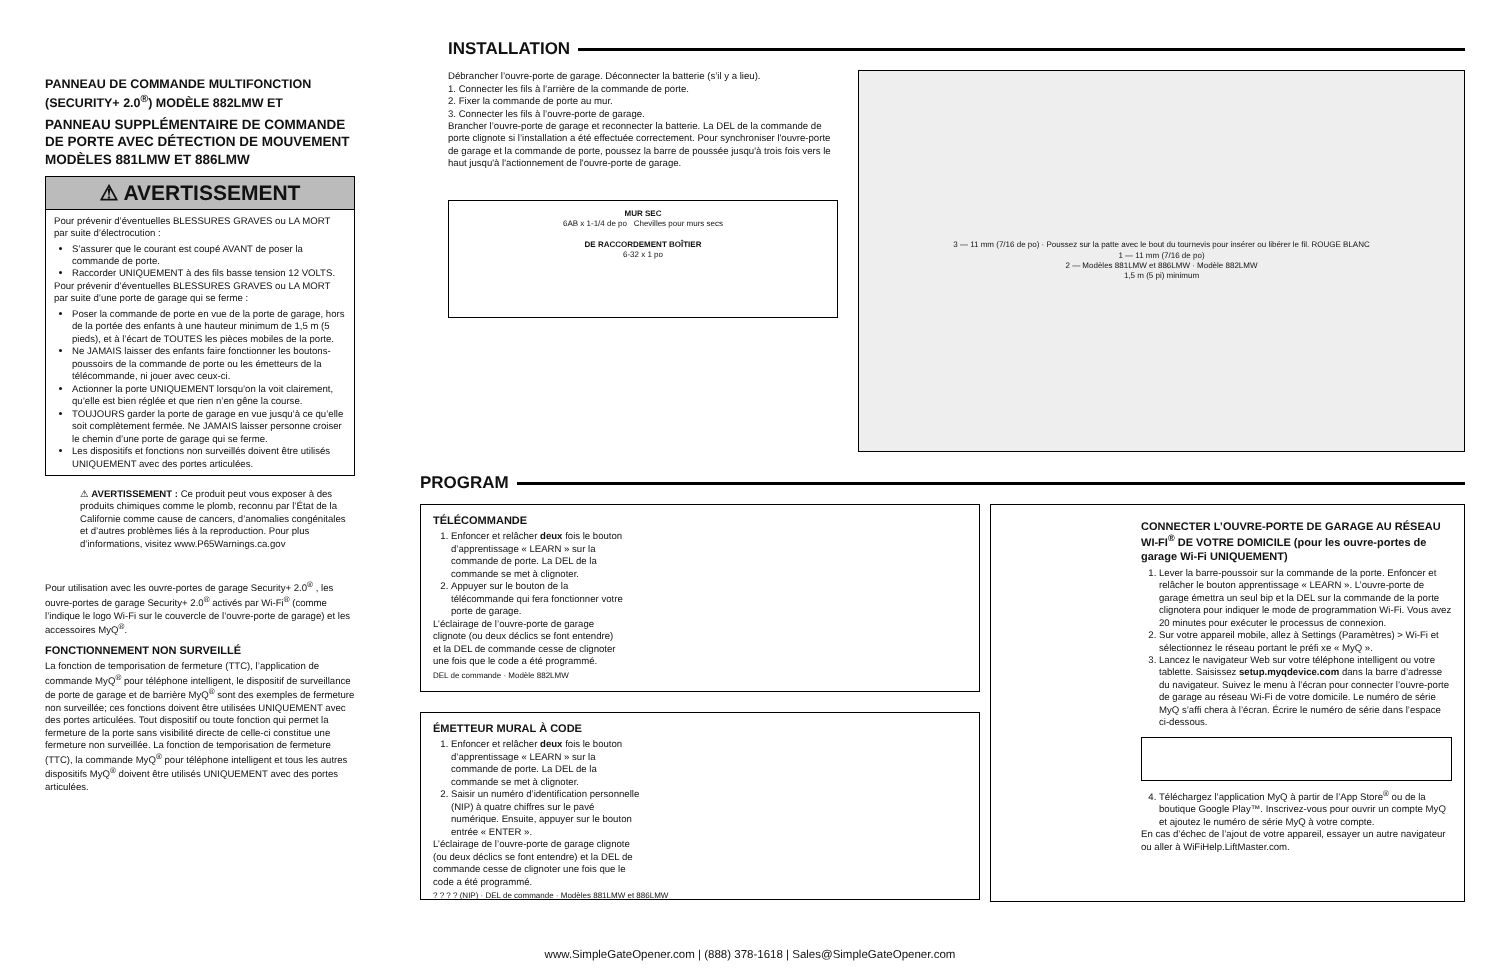PANNEAU DE COMMANDE MULTIFONCTION
(SECURITY+ 2.0<sup>®</sup>) MODÈLE 882LMW ET
PANNEAU SUPPLÉMENTAIRE DE COMMANDE DE PORTE AVEC DÉTECTION DE MOUVEMENT MODÈLES 881LMW ET 886LMW
⚠ AVERTISSEMENT
Pour prévenir d’éventuelles BLESSURES GRAVES ou LA MORT par suite d’électrocution :
S’assurer que le courant est coupé AVANT de poser la commande de porte.
Raccorder UNIQUEMENT à des fils basse tension 12 VOLTS.
Pour prévenir d’éventuelles BLESSURES GRAVES ou LA MORT par suite d’une porte de garage qui se ferme :
Poser la commande de porte en vue de la porte de garage, hors de la portée des enfants à une hauteur minimum de 1,5 m (5 pieds), et à l’écart de TOUTES les pièces mobiles de la porte.
Ne JAMAIS laisser des enfants faire fonctionner les boutons-poussoirs de la commande de porte ou les émetteurs de la télécommande, ni jouer avec ceux-ci.
Actionner la porte UNIQUEMENT lorsqu’on la voit clairement, qu’elle est bien réglée et que rien n’en gêne la course.
TOUJOURS garder la porte de garage en vue jusqu’à ce qu’elle soit complètement fermée. Ne JAMAIS laisser personne croiser le chemin d’une porte de garage qui se ferme.
Les dispositifs et fonctions non surveillés doivent être utilisés UNIQUEMENT avec des portes articulées.
⚠ AVERTISSEMENT : Ce produit peut vous exposer à des produits chimiques comme le plomb, reconnu par l’État de la Californie comme cause de cancers, d’anomalies congénitales et d’autres problèmes liés à la reproduction. Pour plus d’informations, visitez www.P65Warnings.ca.gov
Pour utilisation avec les ouvre-portes de garage Security+ 2.0<sup>®</sup> , les ouvre-portes de garage Security+ 2.0<sup>®</sup> activés par Wi-Fi<sup>®</sup> (comme l’indique le logo Wi-Fi sur le couvercle de l’ouvre-porte de garage) et les accessoires MyQ<sup>®</sup>.
FONCTIONNEMENT NON SURVEILLÉ
La fonction de temporisation de fermeture (TTC), l’application de commande MyQ<sup>®</sup> pour téléphone intelligent, le dispositif de surveillance de porte de garage et de barrière MyQ<sup>®</sup> sont des exemples de fermeture non surveillée; ces fonctions doivent être utilisées UNIQUEMENT avec des portes articulées. Tout dispositif ou toute fonction qui permet la fermeture de la porte sans visibilité directe de celle-ci constitue une fermeture non surveillée. La fonction de temporisation de fermeture (TTC), la commande MyQ<sup>®</sup> pour téléphone intelligent et tous les autres dispositifs MyQ<sup>®</sup> doivent être utilisés UNIQUEMENT avec des portes articulées.
INSTALLATION
Débrancher l’ouvre-porte de garage. Déconnecter la batterie (s’il y a lieu).
1. Connecter les fils à l’arrière de la commande de porte.
2. Fixer la commande de porte au mur.
3. Connecter les fils à l’ouvre-porte de garage.
Brancher l’ouvre-porte de garage et reconnecter la batterie. La DEL de la commande de porte clignote si l’installation a été effectuée correctement. Pour synchroniser l'ouvre-porte de garage et la commande de porte, poussez la barre de poussée jusqu'à trois fois vers le haut jusqu'à l'actionnement de l'ouvre-porte de garage.
MUR SEC
6AB x 1-1/4 de po Chevilles pour murs secs
DE RACCORDEMENT BOÎTIER
6-32 x 1 po
3 — 11 mm (7/16 de po) · Poussez sur la patte avec le bout du tournevis pour insérer ou libérer le fil. ROUGE BLANC
1 — 11 mm (7/16 de po)
2 — Modèles 881LMW et 886LMW · Modèle 882LMW
1,5 m (5 pi) minimum
PROGRAM
TÉLÉCOMMANDE
1. Enfoncer et relâcher deux fois le bouton d’apprentissage « LEARN » sur la commande de porte. La DEL de la commande se met à clignoter.
2. Appuyer sur le bouton de la télécommande qui fera fonctionner votre porte de garage.
L’éclairage de l’ouvre-porte de garage clignote (ou deux déclics se font entendre) et la DEL de commande cesse de clignoter une fois que le code a été programmé.
DEL de commande · Modèle 882LMW
ÉMETTEUR MURAL À CODE
1. Enfoncer et relâcher deux fois le bouton d’apprentissage « LEARN » sur la commande de porte. La DEL de la commande se met à clignoter.
2. Saisir un numéro d’identification personnelle (NIP) à quatre chiffres sur le pavé numérique. Ensuite, appuyer sur le bouton entrée « ENTER ».
L’éclairage de l’ouvre-porte de garage clignote (ou deux déclics se font entendre) et la DEL de commande cesse de clignoter une fois que le code a été programmé.
? ? ? ? (NIP) · DEL de commande · Modèles 881LMW et 886LMW
CONNECTER L’OUVRE-PORTE DE GARAGE AU RÉSEAU WI-FI<sup>®</sup> DE VOTRE DOMICILE (pour les ouvre-portes de garage Wi-Fi UNIQUEMENT)
1. Lever la barre-poussoir sur la commande de la porte. Enfoncer et relâcher le bouton apprentissage « LEARN ». L’ouvre-porte de garage émettra un seul bip et la DEL sur la commande de la porte clignotera pour indiquer le mode de programmation Wi-Fi. Vous avez 20 minutes pour exécuter le processus de connexion.
2. Sur votre appareil mobile, allez à Settings (Paramètres) > Wi-Fi et sélectionnez le réseau portant le préfi xe « MyQ ».
3. Lancez le navigateur Web sur votre téléphone intelligent ou votre tablette. Saisissez setup.myqdevice.com dans la barre d’adresse du navigateur. Suivez le menu à l’écran pour connecter l’ouvre-porte de garage au réseau Wi-Fi de votre domicile. Le numéro de série MyQ s’affi chera à l’écran. Écrire le numéro de série dans l’espace ci-dessous.
4. Téléchargez l’application MyQ à partir de l’App Store<sup>®</sup> ou de la boutique Google Play™. Inscrivez-vous pour ouvrir un compte MyQ et ajoutez le numéro de série MyQ à votre compte.
En cas d’échec de l’ajout de votre appareil, essayer un autre navigateur ou aller à WiFiHelp.LiftMaster.com.
www.SimpleGateOpener.com | (888) 378-1618 | Sales@SimpleGateOpener.com